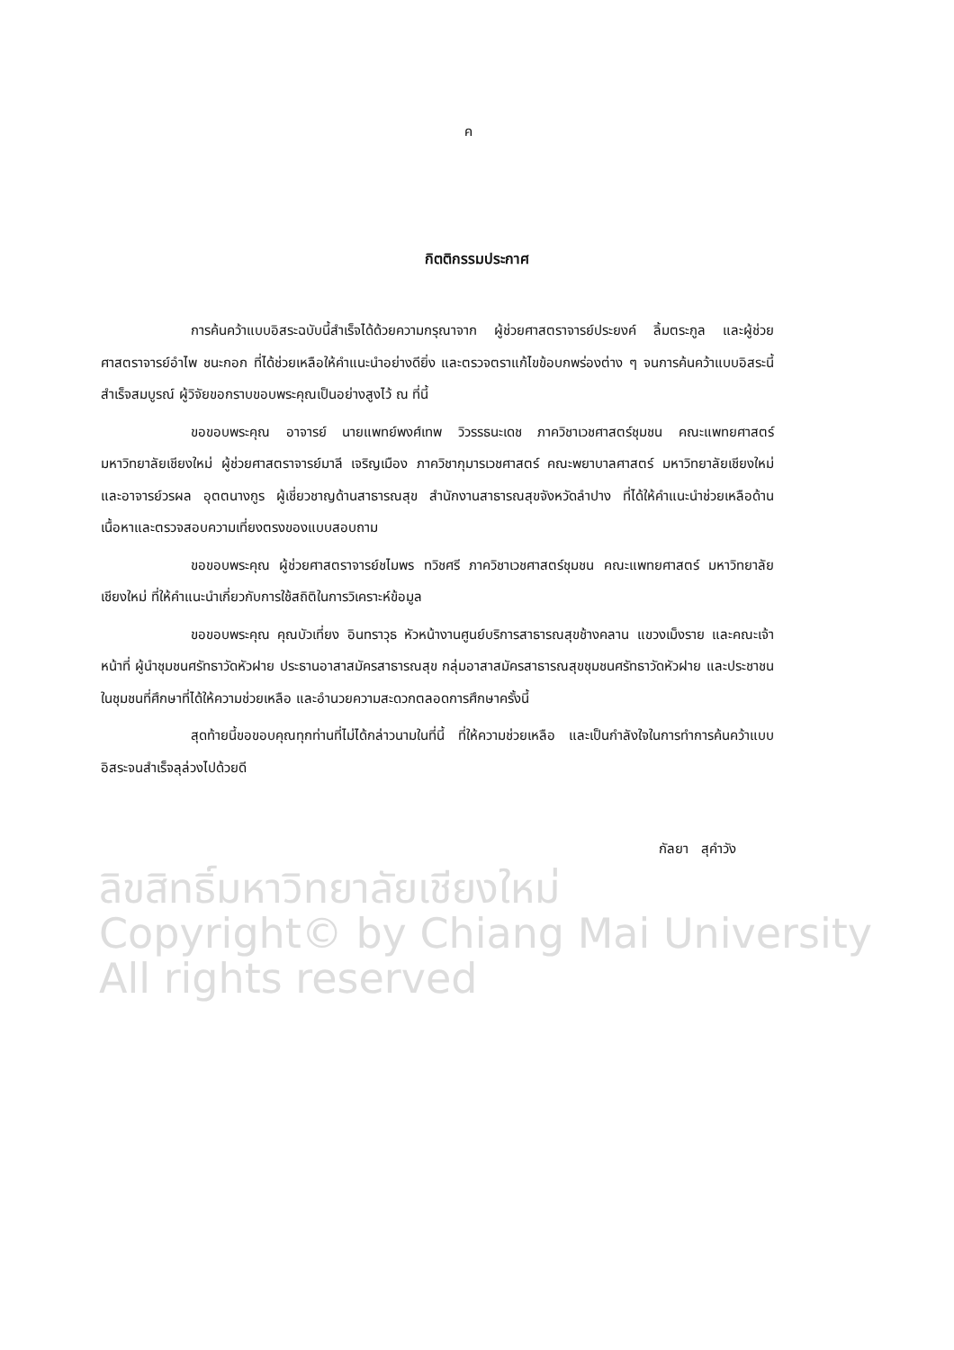ค
กิตติกรรมประกาศ
การค้นคว้าแบบอิสระฉบับนี้สำเร็จได้ด้วยความกรุณาจาก ผู้ช่วยศาสตราจารย์ประยงค์ ลิ้มตระกูล และผู้ช่วยศาสตราจารย์อำไพ ชนะกอก ที่ได้ช่วยเหลือให้คำแนะนำอย่างดียิ่ง และตรวจตราแก้ไขข้อบกพร่องต่าง ๆ จนการค้นคว้าแบบอิสระนี้สำเร็จสมบูรณ์ ผู้วิจัยขอกราบขอบพระคุณเป็นอย่างสูงไว้ ณ ที่นี้
ขอขอบพระคุณ อาจารย์ นายแพทย์พงศ์เทพ วิวรรธนะเดช ภาควิชาเวชศาสตร์ชุมชน คณะแพทยศาสตร์ มหาวิทยาลัยเชียงใหม่ ผู้ช่วยศาสตราจารย์มาลี เจริญเมือง ภาควิชากุมารเวชศาสตร์ คณะพยาบาลศาสตร์ มหาวิทยาลัยเชียงใหม่ และอาจารย์วรผล อุตตนางกูร ผู้เชี่ยวชาญด้านสาธารณสุข สำนักงานสาธารณสุขจังหวัดลำปาง ที่ได้ให้คำแนะนำช่วยเหลือด้านเนื้อหาและตรวจสอบความเที่ยงตรงของแบบสอบถาม
ขอขอบพระคุณ ผู้ช่วยศาสตราจารย์ชไมพร ทวิชศรี ภาควิชาเวชศาสตร์ชุมชน คณะแพทยศาสตร์ มหาวิทยาลัยเชียงใหม่ ที่ให้คำแนะนำเกี่ยวกับการใช้สถิติในการวิเคราะห์ข้อมูล
ขอขอบพระคุณ คุณบัวเที่ยง อินทราวุธ หัวหน้างานศูนย์บริการสาธารณสุขช้างคลาน แขวงเม็งราย และคณะเจ้าหน้าที่ ผู้นำชุมชนศรัทธาวัดหัวฝาย ประธานอาสาสมัครสาธารณสุข กลุ่มอาสาสมัครสาธารณสุขชุมชนศรัทธาวัดหัวฝาย และประชาชนในชุมชนที่ศึกษาที่ได้ให้ความช่วยเหลือ และอำนวยความสะดวกตลอดการศึกษาครั้งนี้
สุดท้ายนี้ขอขอบคุณทุกท่านที่ไม่ได้กล่าวนามในที่นี้ ที่ให้ความช่วยเหลือ และเป็นกำลังใจในการทำการค้นคว้าแบบอิสระจนสำเร็จลุล่วงไปด้วยดี
กัลยา สุคำวัง
ลิขสิทธิ์มหาวิทยาลัยเชียงใหม่
Copyright© by Chiang Mai University
All rights reserved